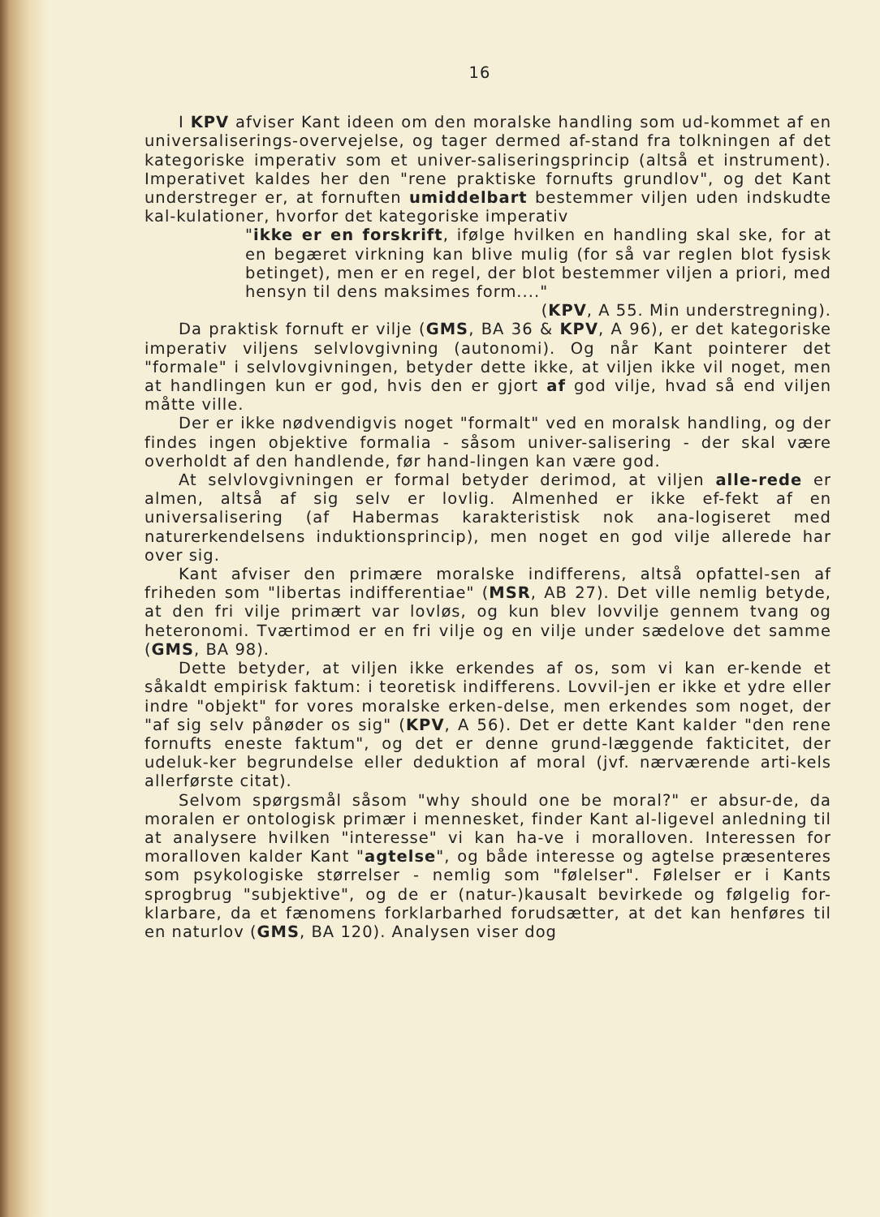16
I KPV afviser Kant ideen om den moralske handling som ud-kommet af en universaliserings-overvejelse, og tager dermed af-stand fra tolkningen af det kategoriske imperativ som et univer-saliseringsprincip (altså et instrument). Imperativet kaldes her den "rene praktiske fornufts grundlov", og det Kant understreger er, at fornuften umiddelbart bestemmer viljen uden indskudte kal-kulationer, hvorfor det kategoriske imperativ
"ikke er en forskrift, ifølge hvilken en handling skal ske, for at en begæret virkning kan blive mulig (for så var reglen blot fysisk betinget), men er en regel, der blot bestemmer viljen a priori, med hensyn til dens maksimes form...."
(KPV, A 55. Min understregning).
Da praktisk fornuft er vilje (GMS, BA 36 & KPV, A 96), er det kategoriske imperativ viljens selvlovgivning (autonomi). Og når Kant pointerer det "formale" i selvlovgivningen, betyder dette ikke, at viljen ikke vil noget, men at handlingen kun er god, hvis den er gjort af god vilje, hvad så end viljen måtte ville.
Der er ikke nødvendigvis noget "formalt" ved en moralsk handling, og der findes ingen objektive formalia - såsom univer-salisering - der skal være overholdt af den handlende, før hand-lingen kan være god.
At selvlovgivningen er formal betyder derimod, at viljen alle-rede er almen, altså af sig selv er lovlig. Almenhed er ikke ef-fekt af en universalisering (af Habermas karakteristisk nok ana-logiseret med naturerkendelsens induktionsprincip), men noget en god vilje allerede har over sig.
Kant afviser den primære moralske indifferens, altså opfattel-sen af friheden som "libertas indifferentiae" (MSR, AB 27). Det ville nemlig betyde, at den fri vilje primært var lovløs, og kun blev lovvilje gennem tvang og heteronomi. Tværtimod er en fri vilje og en vilje under sædelove det samme (GMS, BA 98).
Dette betyder, at viljen ikke erkendes af os, som vi kan er-kende et såkaldt empirisk faktum: i teoretisk indifferens. Lovvil-jen er ikke et ydre eller indre "objekt" for vores moralske erken-delse, men erkendes som noget, der "af sig selv pånøder os sig" (KPV, A 56). Det er dette Kant kalder "den rene fornufts eneste faktum", og det er denne grund-læggende fakticitet, der udeluk-ker begrundelse eller deduktion af moral (jvf. nærværende arti-kels allerførste citat).
Selvom spørgsmål såsom "why should one be moral?" er absur-de, da moralen er ontologisk primær i mennesket, finder Kant al-ligevel anledning til at analysere hvilken "interesse" vi kan ha-ve i moralloven. Interessen for moralloven kalder Kant "agtelse", og både interesse og agtelse præsenteres som psykologiske størrelser - nemlig som "følelser". Følelser er i Kants sprogbrug "subjektive", og de er (natur-)kausalt bevirkede og følgelig for-klarbare, da et fænomens forklarbarhed forudsætter, at det kan henføres til en naturlov (GMS, BA 120). Analysen viser dog